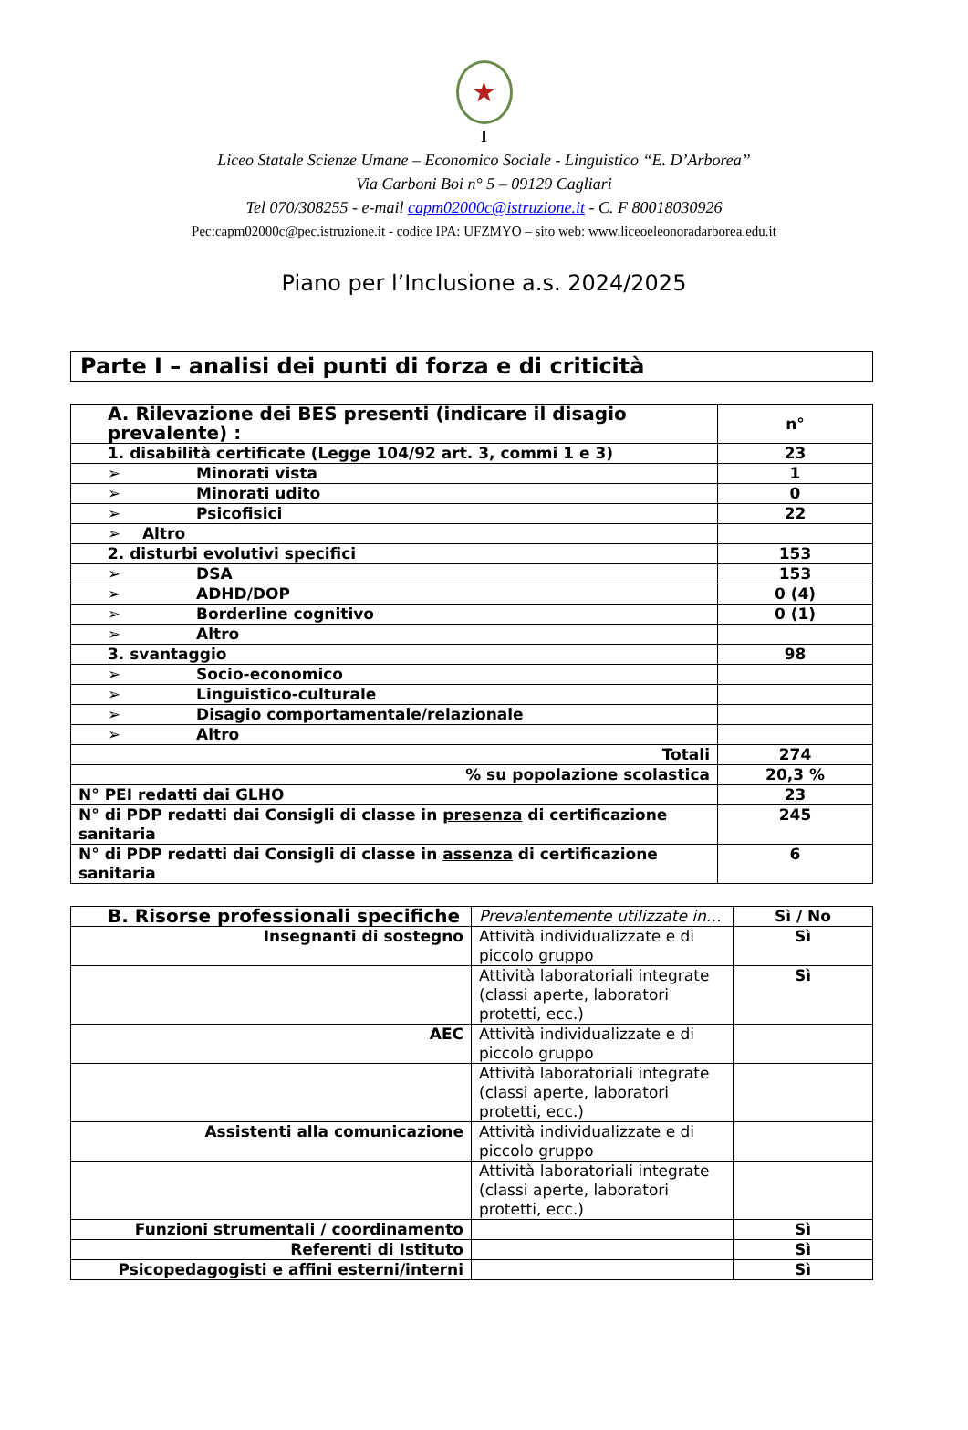★
I
Liceo Statale Scienze Umane – Economico Sociale - Linguistico “E. D’Arborea”
Via Carboni Boi n° 5 – 09129 Cagliari
Tel 070/308255 - e-mail capm02000c@istruzione.it - C. F 80018030926
Pec:capm02000c@pec.istruzione.it - codice IPA: UFZMYO – sito web: www.liceoeleonoradarborea.edu.it
Piano per l’Inclusione a.s. 2024/2025
Parte I – analisi dei punti di forza e di criticità
| A. Rilevazione dei BES presenti (indicare il disagio prevalente) : | n° |
| 1. disabilità certificate (Legge 104/92 art. 3, commi 1 e 3) | 23 |
| ➢ Minorati vista | 1 |
| ➢ Minorati udito | 0 |
| ➢ Psicofisici | 22 |
| ➢ Altro | |
| 2. disturbi evolutivi specifici | 153 |
| ➢ DSA | 153 |
| ➢ ADHD/DOP | 0 (4) |
| ➢ Borderline cognitivo | 0 (1) |
| ➢ Altro | |
| 3. svantaggio | 98 |
| ➢ Socio-economico | |
| ➢ Linguistico-culturale | |
| ➢ Disagio comportamentale/relazionale | |
| ➢ Altro | |
| Totali | 274 |
| % su popolazione scolastica | 20,3 % |
| N° PEI redatti dai GLHO | 23 |
| N° di PDP redatti dai Consigli di classe in presenza di certificazione sanitaria | 245 |
| N° di PDP redatti dai Consigli di classe in assenza di certificazione sanitaria | 6 |
| B. Risorse professionali specifiche | Prevalentemente utilizzate in… | Sì / No |
| Insegnanti di sostegno | Attività individualizzate e di piccolo gruppo | Sì |
| | Attività laboratoriali integrate (classi aperte, laboratori protetti, ecc.) | Sì |
| AEC | Attività individualizzate e di piccolo gruppo | |
| | Attività laboratoriali integrate (classi aperte, laboratori protetti, ecc.) | |
| Assistenti alla comunicazione | Attività individualizzate e di piccolo gruppo | |
| | Attività laboratoriali integrate (classi aperte, laboratori protetti, ecc.) | |
| Funzioni strumentali / coordinamento | | Sì |
| Referenti di Istituto | | Sì |
| Psicopedagogisti e affini esterni/interni | | Sì |